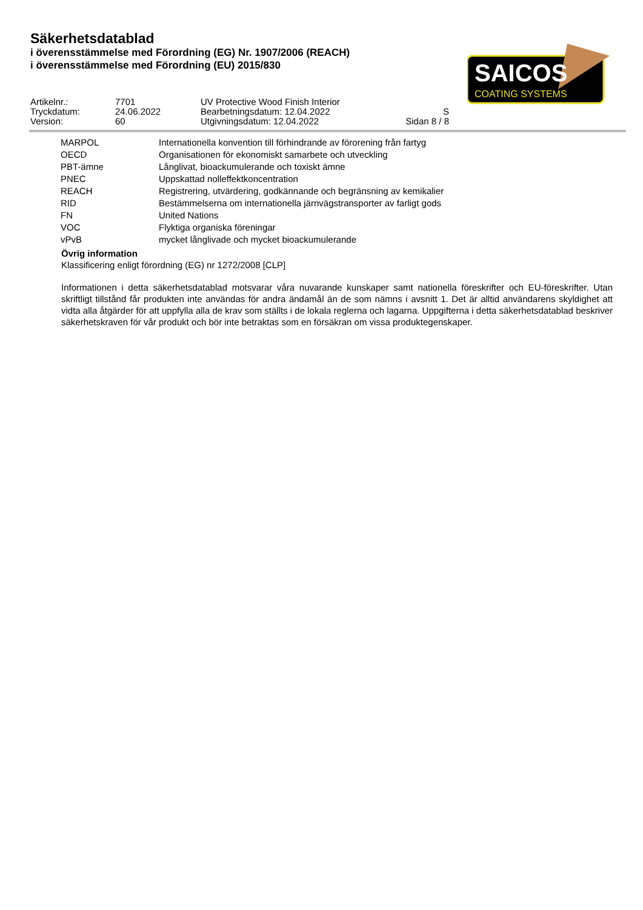Säkerhetsdatablad
i överensstämmelse med Förordning (EG) Nr. 1907/2006 (REACH)
i överensstämmelse med Förordning (EU) 2015/830
SAICOS
COATING SYSTEMS
| Artikelnr.: | 7701 | UV Protective Wood Finish Interior | |
| Tryckdatum: | 24.06.2022 | Bearbetningsdatum: 12.04.2022 | S |
| Version: | 60 | Utgivningsdatum: 12.04.2022 | Sidan 8 / 8 |
| MARPOL | Internationella konvention till förhindrande av förorening från fartyg |
| OECD | Organisationen för ekonomiskt samarbete och utveckling |
| PBT-ämne | Långlivat, bioackumulerande och toxiskt ämne |
| PNEC | Uppskattad nolleffektkoncentration |
| REACH | Registrering, utvärdering, godkännande och begränsning av kemikalier |
| RID | Bestämmelserna om internationella järnvägstransporter av farligt gods |
| FN | United Nations |
| VOC | Flyktiga organiska föreningar |
| vPvB | mycket långlivade och mycket bioackumulerande |
Övrig information
Klassificering enligt förordning (EG) nr 1272/2008 [CLP]
Informationen i detta säkerhetsdatablad motsvarar våra nuvarande kunskaper samt nationella föreskrifter och EU-föreskrifter. Utan skriftligt tillstånd får produkten inte användas för andra ändamål än de som nämns i avsnitt 1. Det är alltid användarens skyldighet att vidta alla åtgärder för att uppfylla alla de krav som ställts i de lokala reglerna och lagarna. Uppgifterna i detta säkerhetsdatablad beskriver säkerhetskraven för vår produkt och bör inte betraktas som en försäkran om vissa produktegenskaper.